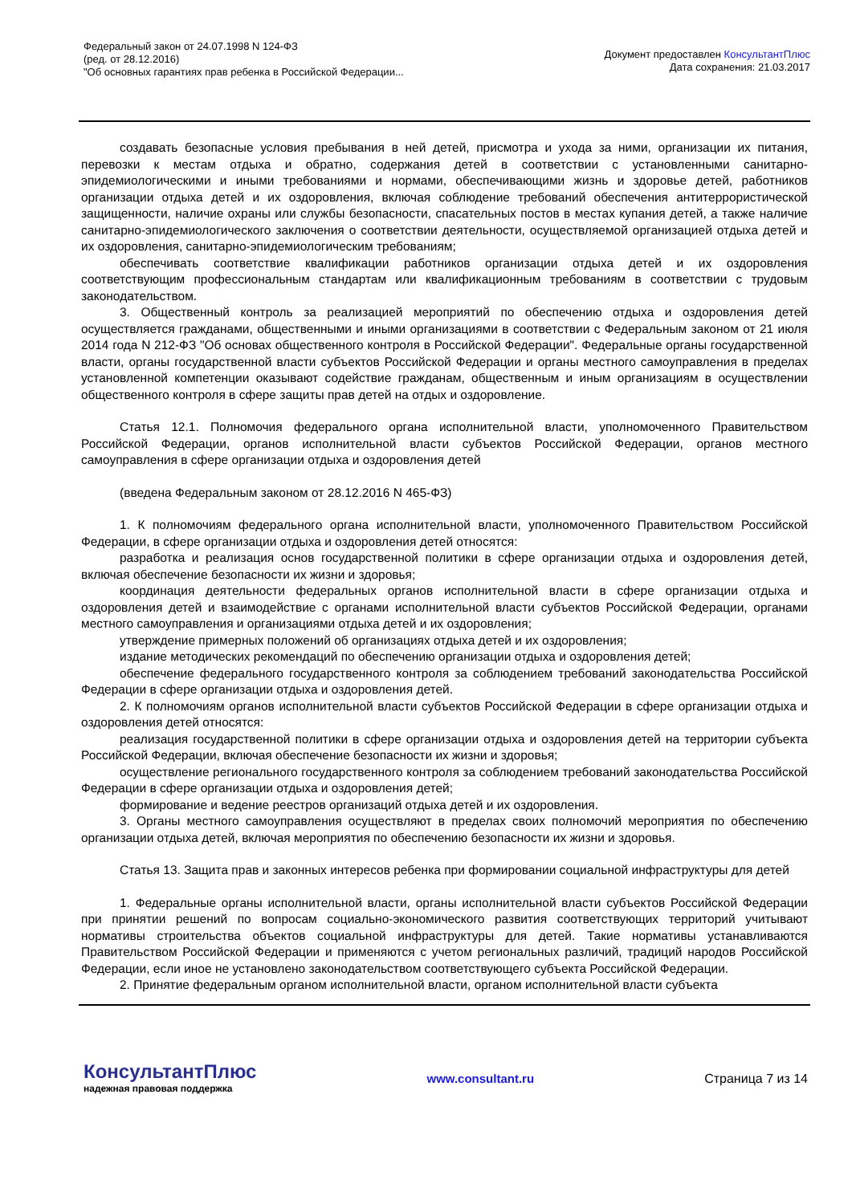Федеральный закон от 24.07.1998 N 124-ФЗ
(ред. от 28.12.2016)
"Об основных гарантиях прав ребенка в Российской Федерации...
Документ предоставлен КонсультантПлюс
Дата сохранения: 21.03.2017
создавать безопасные условия пребывания в ней детей, присмотра и ухода за ними, организации их питания, перевозки к местам отдыха и обратно, содержания детей в соответствии с установленными санитарно-эпидемиологическими и иными требованиями и нормами, обеспечивающими жизнь и здоровье детей, работников организации отдыха детей и их оздоровления, включая соблюдение требований обеспечения антитеррористической защищенности, наличие охраны или службы безопасности, спасательных постов в местах купания детей, а также наличие санитарно-эпидемиологического заключения о соответствии деятельности, осуществляемой организацией отдыха детей и их оздоровления, санитарно-эпидемиологическим требованиям;
обеспечивать соответствие квалификации работников организации отдыха детей и их оздоровления соответствующим профессиональным стандартам или квалификационным требованиям в соответствии с трудовым законодательством.
3. Общественный контроль за реализацией мероприятий по обеспечению отдыха и оздоровления детей осуществляется гражданами, общественными и иными организациями в соответствии с Федеральным законом от 21 июля 2014 года N 212-ФЗ "Об основах общественного контроля в Российской Федерации". Федеральные органы государственной власти, органы государственной власти субъектов Российской Федерации и органы местного самоуправления в пределах установленной компетенции оказывают содействие гражданам, общественным и иным организациям в осуществлении общественного контроля в сфере защиты прав детей на отдых и оздоровление.
Статья 12.1. Полномочия федерального органа исполнительной власти, уполномоченного Правительством Российской Федерации, органов исполнительной власти субъектов Российской Федерации, органов местного самоуправления в сфере организации отдыха и оздоровления детей
(введена Федеральным законом от 28.12.2016 N 465-ФЗ)
1. К полномочиям федерального органа исполнительной власти, уполномоченного Правительством Российской Федерации, в сфере организации отдыха и оздоровления детей относятся:
разработка и реализация основ государственной политики в сфере организации отдыха и оздоровления детей, включая обеспечение безопасности их жизни и здоровья;
координация деятельности федеральных органов исполнительной власти в сфере организации отдыха и оздоровления детей и взаимодействие с органами исполнительной власти субъектов Российской Федерации, органами местного самоуправления и организациями отдыха детей и их оздоровления;
утверждение примерных положений об организациях отдыха детей и их оздоровления;
издание методических рекомендаций по обеспечению организации отдыха и оздоровления детей;
обеспечение федерального государственного контроля за соблюдением требований законодательства Российской Федерации в сфере организации отдыха и оздоровления детей.
2. К полномочиям органов исполнительной власти субъектов Российской Федерации в сфере организации отдыха и оздоровления детей относятся:
реализация государственной политики в сфере организации отдыха и оздоровления детей на территории субъекта Российской Федерации, включая обеспечение безопасности их жизни и здоровья;
осуществление регионального государственного контроля за соблюдением требований законодательства Российской Федерации в сфере организации отдыха и оздоровления детей;
формирование и ведение реестров организаций отдыха детей и их оздоровления.
3. Органы местного самоуправления осуществляют в пределах своих полномочий мероприятия по обеспечению организации отдыха детей, включая мероприятия по обеспечению безопасности их жизни и здоровья.
Статья 13. Защита прав и законных интересов ребенка при формировании социальной инфраструктуры для детей
1. Федеральные органы исполнительной власти, органы исполнительной власти субъектов Российской Федерации при принятии решений по вопросам социально-экономического развития соответствующих территорий учитывают нормативы строительства объектов социальной инфраструктуры для детей. Такие нормативы устанавливаются Правительством Российской Федерации и применяются с учетом региональных различий, традиций народов Российской Федерации, если иное не установлено законодательством соответствующего субъекта Российской Федерации.
2. Принятие федеральным органом исполнительной власти, органом исполнительной власти субъекта
КонсультантПлюс
надежная правовая поддержка
www.consultant.ru Страница 7 из 14